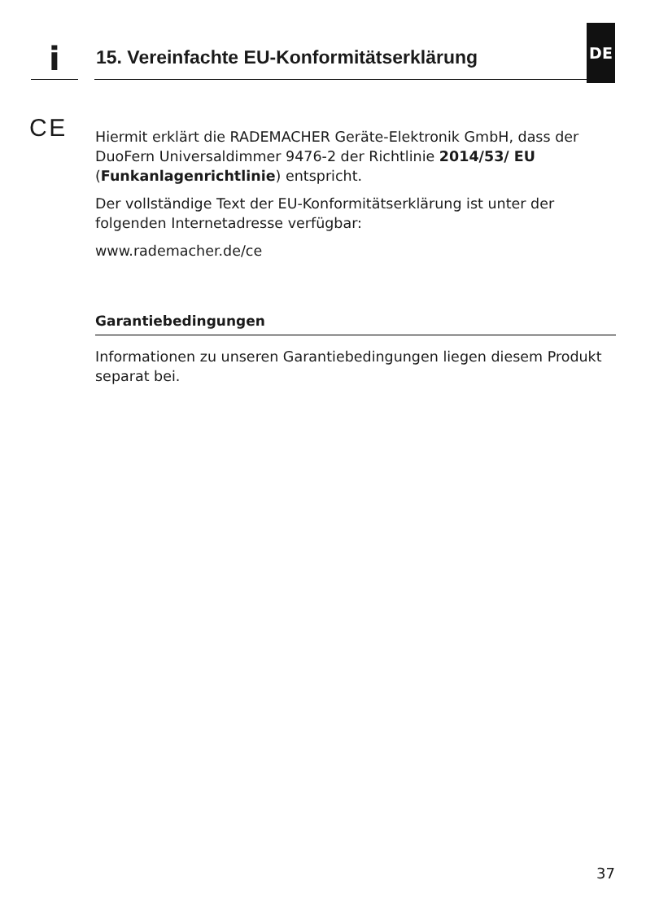i
15. Vereinfachte EU-Konformitätserklärung
DE
C E
Hiermit erklärt die RADEMACHER Geräte-Elektronik GmbH, dass der DuoFern Universaldimmer 9476-2 der Richtlinie 2014/53/ EU (Funkanlagenrichtlinie) entspricht.
Der vollständige Text der EU-Konformitätserklärung ist unter der folgenden Internetadresse verfügbar:
www.rademacher.de/ce
Garantiebedingungen
Informationen zu unseren Garantiebedingungen liegen diesem Produkt separat bei.
37